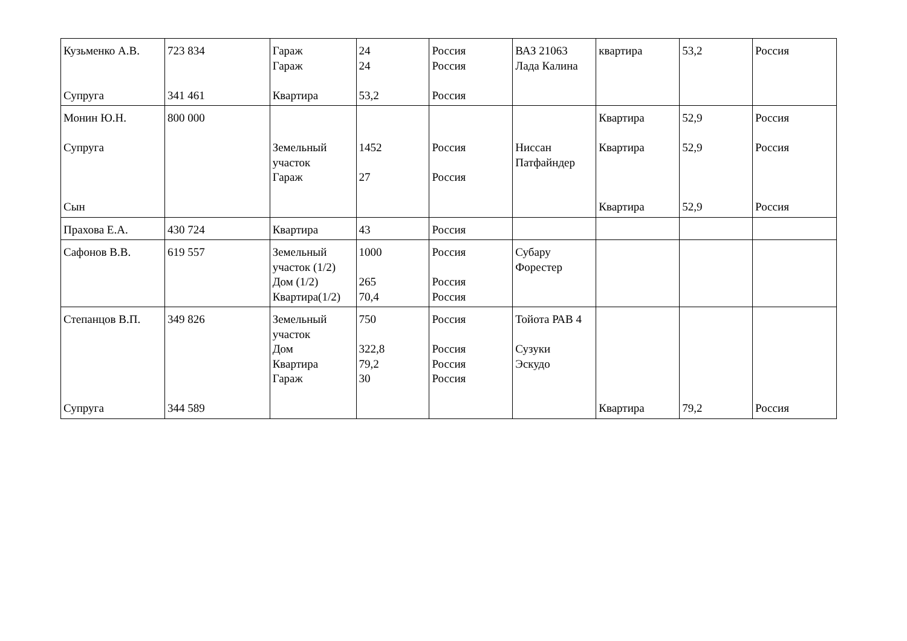| Кузьменко А.В. Супруга | 723 834 341 461 | Гараж Гараж Квартира | 24 24 53,2 | Россия Россия Россия | ВАЗ 21063 Лада Калина | квартира | 53,2 | Россия |
| Монин Ю.Н. Супруга Сын | 800 000 | Земельный участок Гараж | 1452 27 | Россия Россия | Ниссан Патфайндер | Квартира Квартира Квартира | 52,9 52,9 52,9 | Россия Россия Россия |
| Прахова Е.А. | 430 724 | Квартира | 43 | Россия | | | | |
| Сафонов В.В. | 619 557 | Земельный участок (1/2) Дом (1/2) Квартира(1/2) | 1000 265 70,4 | Россия Россия Россия | Субару Форестер | | | |
| Степанцов В.П. Супруга | 349 826 344 589 | Земельный участок Дом Квартира Гараж | 750 322,8 79,2 30 | Россия Россия Россия Россия | Тойота РАВ 4 Сузуки Эскудо | Квартира | 79,2 | Россия |